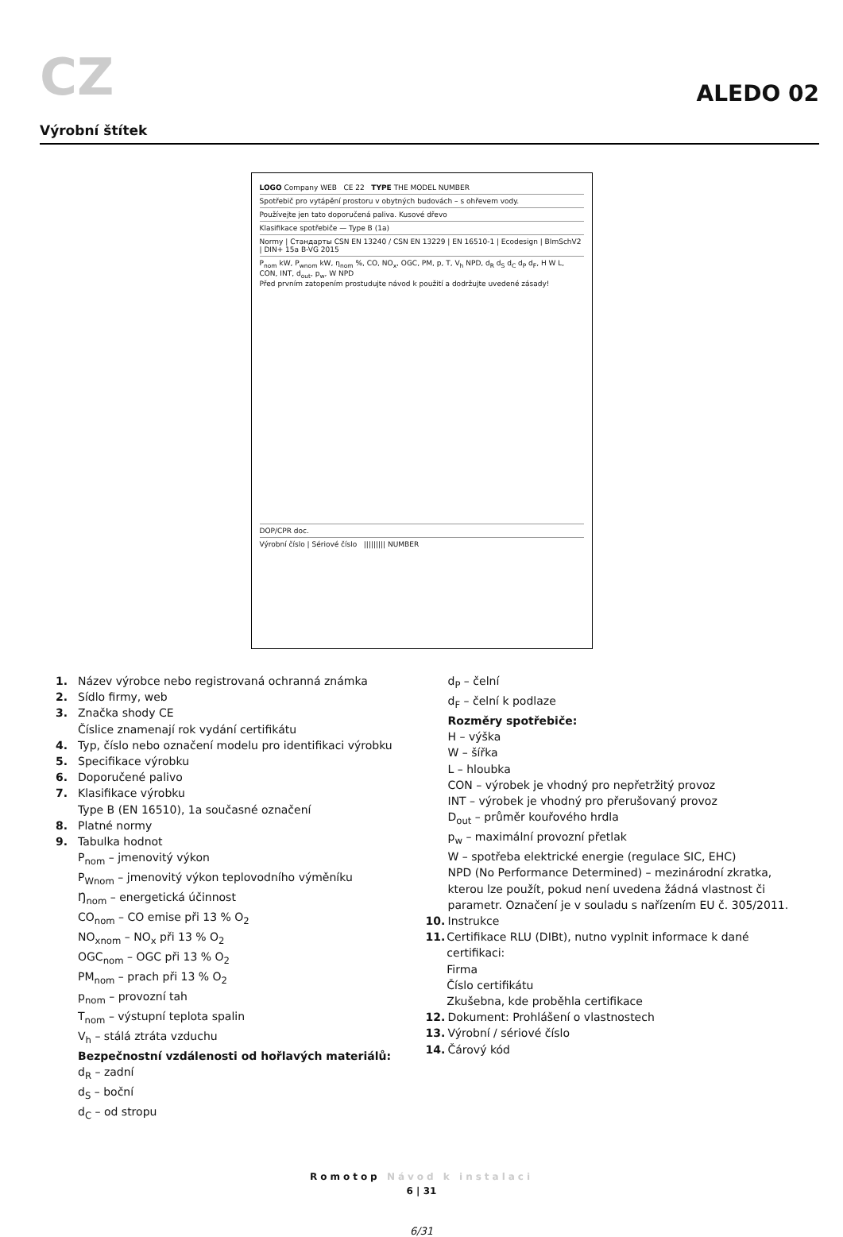CZ
ALEDO 02
Výrobní štítek
LOGO Company WEB CE 22 TYPE THE MODEL NUMBER
Spotřebič pro vytápění prostoru v obytných budovách – s ohřevem vody.
Používejte jen tato doporučená paliva. Kusové dřevo
Klasifikace spotřebiče — Type B (1a)
Normy | Стандарты CSN EN 13240 / CSN EN 13229 | EN 16510-1 | Ecodesign | BImSchV2 | DIN+ 15a B-VG 2015
P<sub>nom</sub> kW, P<sub>wnom</sub> kW, η<sub>nom</sub> %, CO, NO<sub>x</sub>, OGC, PM, p, T, V<sub>h</sub> NPD, d<sub>R</sub> d<sub>S</sub> d<sub>C</sub> d<sub>P</sub> d<sub>F</sub>, H W L, CON, INT, d<sub>out</sub>, p<sub>w</sub>, W NPD
Před prvním zatopením prostudujte návod k použití a dodržujte uvedené zásady!
DOP/CPR doc.
Výrobní číslo | Sériové číslo ||||||||| NUMBER
1. Název výrobce nebo registrovaná ochranná známka
2. Sídlo firmy, web
3. Značka shody CE
Číslice znamenají rok vydání certifikátu
4. Typ, číslo nebo označení modelu pro identifikaci výrobku
5. Specifikace výrobku
6. Doporučené palivo
7. Klasifikace výrobku
Type B (EN 16510), 1a současné označení
8. Platné normy
9. Tabulka hodnot
P<sub>nom</sub> – jmenovitý výkon
P<sub>Wnom</sub> – jmenovitý výkon teplovodního výměníku
Ŋ<sub>nom</sub> – energetická účinnost
CO<sub>nom</sub> – CO emise při 13 % O<sub>2</sub>
NO<sub>xnom</sub> – NO<sub>x</sub> při 13 % O<sub>2</sub>
OGC<sub>nom</sub> – OGC při 13 % O<sub>2</sub>
PM<sub>nom</sub> – prach při 13 % O<sub>2</sub>
p<sub>nom</sub> – provozní tah
T<sub>nom</sub> – výstupní teplota spalin
V<sub>h</sub> – stálá ztráta vzduchu
Bezpečnostní vzdálenosti od hořlavých materiálů:
d<sub>R</sub> – zadní
d<sub>S</sub> – boční
d<sub>C</sub> – od stropu
d<sub>P</sub> – čelní
d<sub>F</sub> – čelní k podlaze
Rozměry spotřebiče:
H – výška
W – šířka
L – hloubka
CON – výrobek je vhodný pro nepřetržitý provoz
INT – výrobek je vhodný pro přerušovaný provoz
D<sub>out</sub> – průměr kouřového hrdla
p<sub>w</sub> – maximální provozní přetlak
W – spotřeba elektrické energie (regulace SIC, EHC)
NPD (No Performance Determined) – mezinárodní zkratka, kterou lze použít, pokud není uvedena žádná vlastnost či parametr. Označení je v souladu s nařízením EU č. 305/2011.
10. Instrukce
11. Certifikace RLU (DIBt), nutno vyplnit informace k dané certifikaci:
Firma
Číslo certifikátu
Zkušebna, kde proběhla certifikace
12. Dokument: Prohlášení o vlastnostech
13. Výrobní / sériové číslo
14. Čárový kód
Romotop Návod k instalaci
6 | 31
6/31